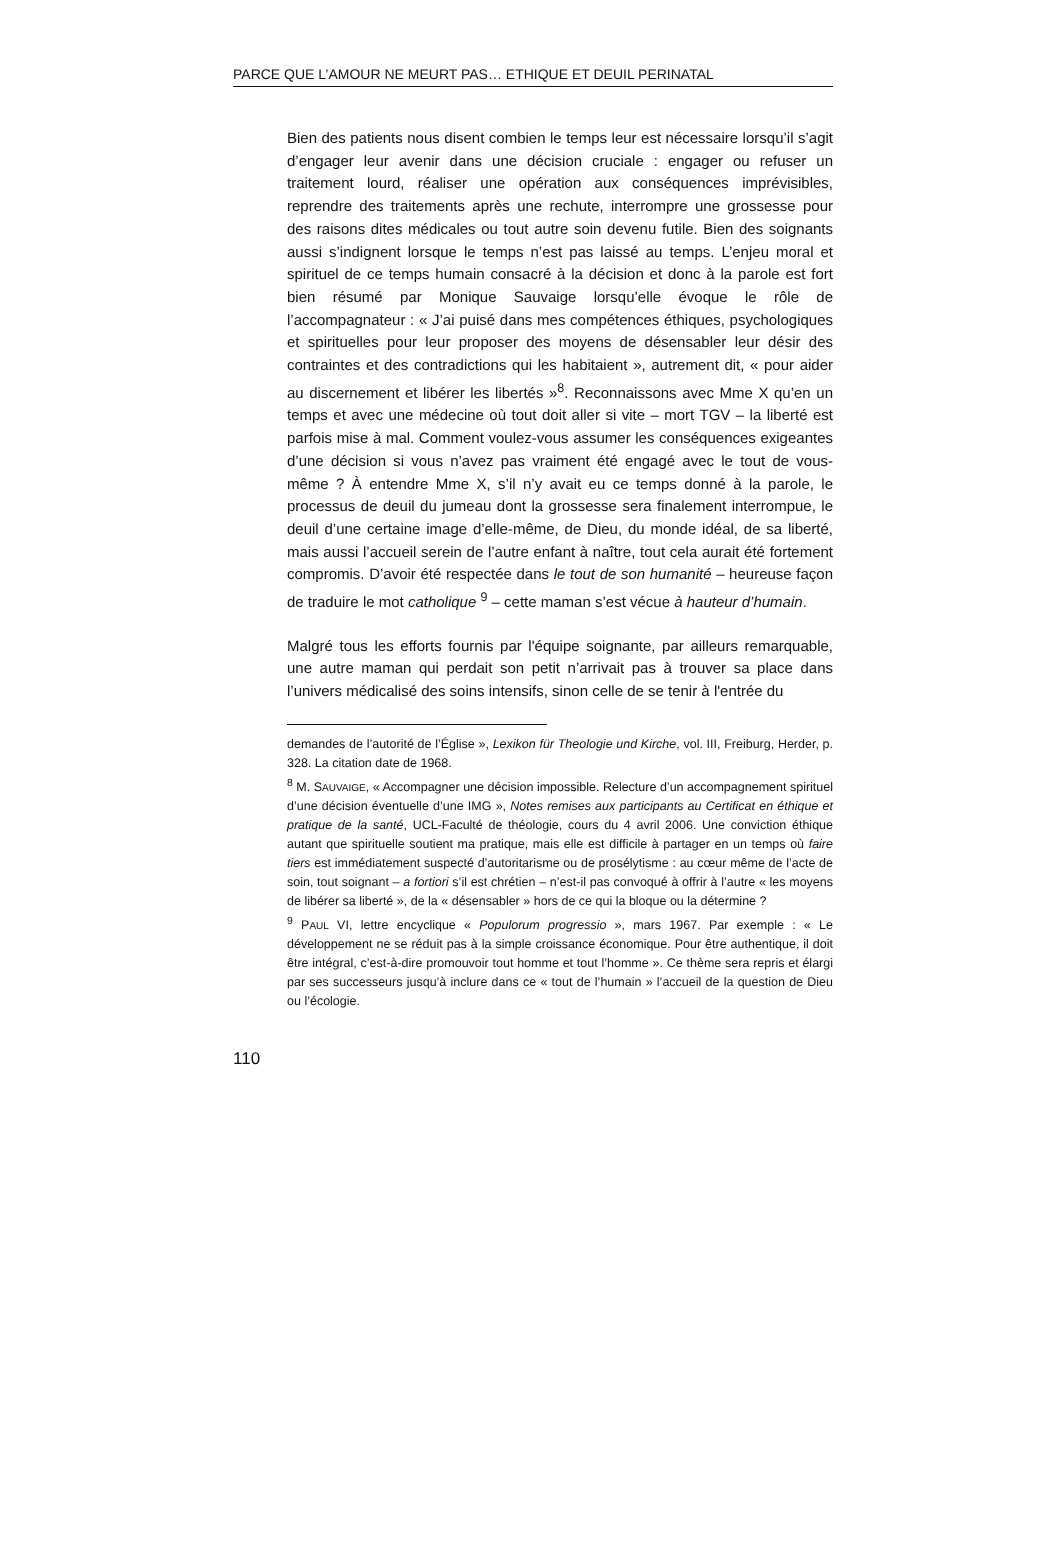PARCE QUE L’AMOUR NE MEURT PAS… ETHIQUE ET DEUIL PERINATAL
Bien des patients nous disent combien le temps leur est nécessaire lorsqu’il s’agit d’engager leur avenir dans une décision cruciale : engager ou refuser un traitement lourd, réaliser une opération aux conséquences imprévisibles, reprendre des traitements après une rechute, interrompre une grossesse pour des raisons dites médicales ou tout autre soin devenu futile. Bien des soignants aussi s’indignent lorsque le temps n’est pas laissé au temps. L’enjeu moral et spirituel de ce temps humain consacré à la décision et donc à la parole est fort bien résumé par Monique Sauvaige lorsqu’elle évoque le rôle de l’accompagnateur : « J’ai puisé dans mes compétences éthiques, psychologiques et spirituelles pour leur proposer des moyens de désensabler leur désir des contraintes et des contradictions qui les habitaient », autrement dit, « pour aider au discernement et libérer les libertés »<sup>8</sup>. Reconnaissons avec Mme X qu’en un temps et avec une médecine où tout doit aller si vite – mort TGV – la liberté est parfois mise à mal. Comment voulez-vous assumer les conséquences exigeantes d’une décision si vous n’avez pas vraiment été engagé avec le tout de vous-même ? À entendre Mme X, s’il n’y avait eu ce temps donné à la parole, le processus de deuil du jumeau dont la grossesse sera finalement interrompue, le deuil d’une certaine image d’elle-même, de Dieu, du monde idéal, de sa liberté, mais aussi l’accueil serein de l’autre enfant à naître, tout cela aurait été fortement compromis. D’avoir été respectée dans le tout de son humanité – heureuse façon de traduire le mot catholique <sup>9</sup> – cette maman s’est vécue à hauteur d’humain.
Malgré tous les efforts fournis par l'équipe soignante, par ailleurs remarquable, une autre maman qui perdait son petit n’arrivait pas à trouver sa place dans l’univers médicalisé des soins intensifs, sinon celle de se tenir à l'entrée du
demandes de l’autorité de l’Église », Lexikon für Theologie und Kirche, vol. III, Freiburg, Herder, p. 328. La citation date de 1968.
<sup>8</sup> M. SAUVAIGE, « Accompagner une décision impossible. Relecture d’un accompagnement spirituel d’une décision éventuelle d’une IMG », Notes remises aux participants au Certificat en éthique et pratique de la santé, UCL-Faculté de théologie, cours du 4 avril 2006. Une conviction éthique autant que spirituelle soutient ma pratique, mais elle est difficile à partager en un temps où faire tiers est immédiatement suspecté d’autoritarisme ou de prosélytisme : au cœur même de l’acte de soin, tout soignant – a fortiori s’il est chrétien – n’est-il pas convoqué à offrir à l’autre « les moyens de libérer sa liberté », de la « désensabler » hors de ce qui la bloque ou la détermine ?
<sup>9</sup> PAUL VI, lettre encyclique « Populorum progressio », mars 1967. Par exemple : « Le développement ne se réduit pas à la simple croissance économique. Pour être authentique, il doit être intégral, c’est-à-dire promouvoir tout homme et tout l’homme ». Ce thème sera repris et élargi par ses successeurs jusqu’à inclure dans ce « tout de l’humain » l’accueil de la question de Dieu ou l’écologie.
110